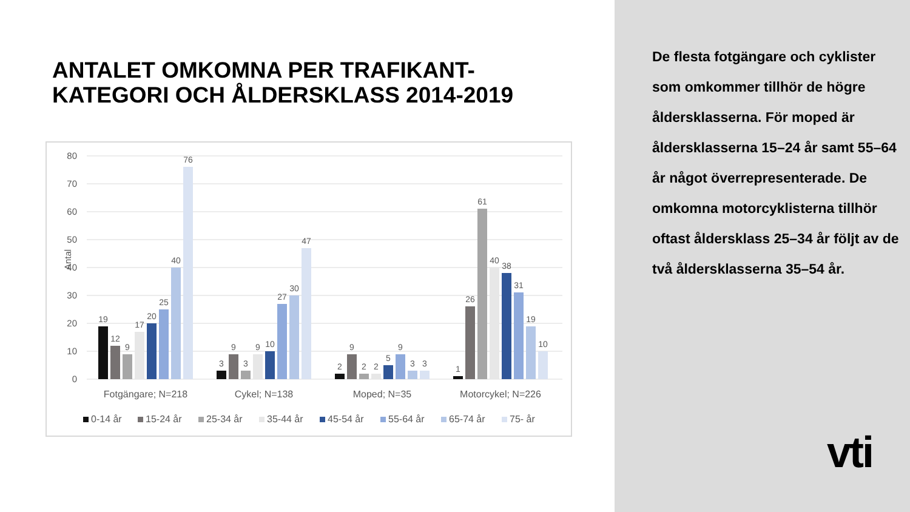ANTALET OMKOMNA PER TRAFIKANT-
KATEGORI OCH ÅLDERSKLASS 2014-2019
80
70
60
50
40
30
20
10
0
Antal
19
12
9
17
20
25
40
76
3
9
3
9
10
27
30
47
2
9
2
2
5
9
3
3
1
26
61
40
38
31
19
10
Fotgängare; N=218
Cykel; N=138
Moped; N=35
Motorcykel; N=226
0-14 år
15-24 år
25-34 år
35-44 år
45-54 år
55-64 år
65-74 år
75- år
De flesta fotgängare och cyklister som omkommer tillhör de högre åldersklasserna. För moped är åldersklasserna 15–24 år samt 55–64 år något överrepresenterade. De omkomna motorcyklisterna tillhör oftast åldersklass 25–34 år följt av de två åldersklasserna 35–54 år.
vti